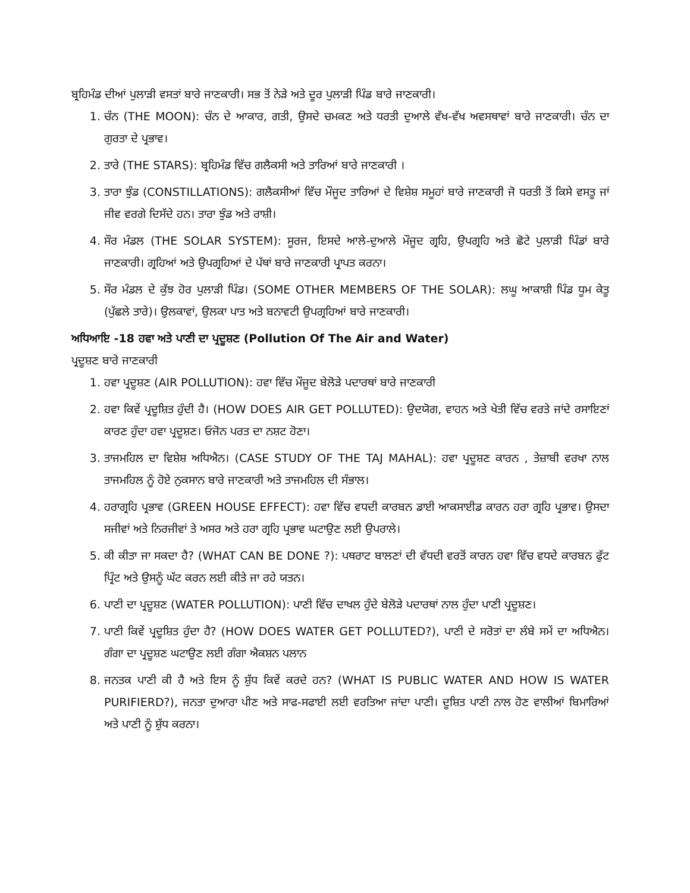ਬ੍ਰਹਿਮੰਡ ਦੀਆਂ ਪੁਲਾੜੀ ਵਸਤਾਂ ਬਾਰੇ ਜਾਣਕਾਰੀ। ਸਭ ਤੋਂ ਨੇੜੇ ਅਤੇ ਦੂਰ ਪੁਲਾੜੀ ਪਿੰਡ ਬਾਰੇ ਜਾਣਕਾਰੀ।
1. ਚੰਨ (THE MOON): ਚੰਨ ਦੇ ਆਕਾਰ, ਗਤੀ, ਉਸਦੇ ਚਮਕਣ ਅਤੇ ਧਰਤੀ ਦੁਆਲੇ ਵੱਖ-ਵੱਖ ਅਵਸਥਾਵਾਂ ਬਾਰੇ ਜਾਣਕਾਰੀ। ਚੰਨ ਦਾ ਗੁਰਤਾ ਦੇ ਪ੍ਰਭਾਵ।
2. ਤਾਰੇ (THE STARS): ਬ੍ਰਹਿਮੰਡ ਵਿੱਚ ਗਲੈਕਸੀ ਅਤੇ ਤਾਰਿਆਂ ਬਾਰੇ ਜਾਣਕਾਰੀ ।
3. ਤਾਰਾ ਝੁੰਡ (CONSTILLATIONS): ਗਲੈਕਸੀਆਂ ਵਿੱਚ ਮੌਜੂਦ ਤਾਰਿਆਂ ਦੇ ਵਿਸ਼ੇਸ਼ ਸਮੂਹਾਂ ਬਾਰੇ ਜਾਣਕਾਰੀ ਜੋ ਧਰਤੀ ਤੋਂ ਕਿਸੇ ਵਸਤੂ ਜਾਂ ਜੀਵ ਵਰਗੇ ਦਿਸੱਦੇ ਹਨ। ਤਾਰਾ ਝੁੰਡ ਅਤੇ ਰਾਸ਼ੀ।
4. ਸੌਰ ਮੰਡਲ (THE SOLAR SYSTEM): ਸੂਰਜ, ਇਸਦੇ ਆਲੇ-ਦੁਆਲੇ ਮੌਜੂਦ ਗ੍ਰਹਿ, ਉਪਗ੍ਰਹਿ ਅਤੇ ਛੋਟੇ ਪੁਲਾੜੀ ਪਿੰਡਾਂ ਬਾਰੇ ਜਾਣਕਾਰੀ। ਗ੍ਰਹਿਆਂ ਅਤੇ ਉਪਗ੍ਰਹਿਆਂ ਦੇ ਪੱਥਾਂ ਬਾਰੇ ਜਾਣਕਾਰੀ ਪ੍ਰਾਪਤ ਕਰਨਾ।
5. ਸੌਰ ਮੰਡਲ ਦੇ ਕੁੱਝ ਹੋਰ ਪੁਲਾੜੀ ਪਿੰਡ। (SOME OTHER MEMBERS OF THE SOLAR): ਲਘੂ ਆਕਾਸ਼ੀ ਪਿੰਡ ਧੂਮ ਕੇਤੂ (ਪੁੱਛਲੇ ਤਾਰੇ)। ਉਲਕਾਵਾਂ, ਉਲਕਾ ਪਾਤ ਅਤੇ ਬਨਾਵਟੀ ਉਪਗ੍ਰਹਿਆਂ ਬਾਰੇ ਜਾਣਕਾਰੀ।
ਅਧਿਆਇ -18 ਹਵਾ ਅਤੇ ਪਾਣੀ ਦਾ ਪ੍ਰਦੂਸ਼ਣ (Pollution Of The Air and Water)
ਪ੍ਰਦੂਸ਼ਣ ਬਾਰੇ ਜਾਣਕਾਰੀ
1. ਹਵਾ ਪ੍ਰਦੂਸ਼ਣ (AIR POLLUTION): ਹਵਾ ਵਿੱਚ ਮੌਜੂਦ ਬੇਲੋੜੇ ਪਦਾਰਥਾਂ ਬਾਰੇ ਜਾਣਕਾਰੀ
2. ਹਵਾ ਕਿਵੇਂ ਪ੍ਰਦੂਸ਼ਿਤ ਹੁੰਦੀ ਹੈ। (HOW DOES AIR GET POLLUTED): ਉਦਯੋਗ, ਵਾਹਨ ਅਤੇ ਖੇਤੀ ਵਿੱਚ ਵਰਤੇ ਜਾਂਦੇ ਰਸਾਇਣਾਂ ਕਾਰਣ ਹੁੰਦਾ ਹਵਾ ਪ੍ਰਦੂਸ਼ਣ। ਓਜੋਨ ਪਰਤ ਦਾ ਨਸ਼ਟ ਹੋਣਾ।
3. ਤਾਜਮਹਿਲ ਦਾ ਵਿਸ਼ੇਸ਼ ਅਧਿਐਨ। (CASE STUDY OF THE TAJ MAHAL): ਹਵਾ ਪ੍ਰਦੂਸ਼ਣ ਕਾਰਨ , ਤੇਜ਼ਾਬੀ ਵਰਖਾ ਨਾਲ ਤਾਜਮਹਿਲ ਨੂੰ ਹੋਏ ਨੁਕਸਾਨ ਬਾਰੇ ਜਾਣਕਾਰੀ ਅਤੇ ਤਾਜਮਹਿਲ ਦੀ ਸੰਭਾਲ।
4. ਹਰਾਗ੍ਰਹਿ ਪ੍ਰਭਾਵ (GREEN HOUSE EFFECT): ਹਵਾ ਵਿੱਚ ਵਧਦੀ ਕਾਰਬਨ ਡਾਈ ਆਕਸਾਈਡ ਕਾਰਨ ਹਰਾ ਗ੍ਰਹਿ ਪ੍ਰਭਾਵ। ਉਸਦਾ ਸਜੀਵਾਂ ਅਤੇ ਨਿਰਜੀਵਾਂ ਤੇ ਅਸਰ ਅਤੇ ਹਰਾ ਗ੍ਰਹਿ ਪ੍ਰਭਾਵ ਘਟਾਉਣ ਲਈ ਉਪਰਾਲੇ।
5. ਕੀ ਕੀਤਾ ਜਾ ਸਕਦਾ ਹੈ? (WHAT CAN BE DONE ?): ਪਥਰਾਟ ਬਾਲਣਾਂ ਦੀ ਵੱਧਦੀ ਵਰਤੋਂ ਕਾਰਨ ਹਵਾ ਵਿੱਚ ਵਧਦੇ ਕਾਰਬਨ ਫੁੱਟ ਪ੍ਰਿੰਟ ਅਤੇ ਉਸਨੂੰ ਘੱਟ ਕਰਨ ਲਈ ਕੀਤੇ ਜਾ ਰਹੇ ਯਤਨ।
6. ਪਾਣੀ ਦਾ ਪ੍ਰਦੂਸ਼ਣ (WATER POLLUTION): ਪਾਣੀ ਵਿੱਚ ਦਾਖਲ ਹੁੰਦੇ ਬੇਲੋੜੇ ਪਦਾਰਥਾਂ ਨਾਲ ਹੁੰਦਾ ਪਾਣੀ ਪ੍ਰਦੂਸ਼ਣ।
7. ਪਾਣੀ ਕਿਵੇਂ ਪ੍ਰਦੂਸ਼ਿਤ ਹੁੰਦਾ ਹੈ? (HOW DOES WATER GET POLLUTED?), ਪਾਣੀ ਦੇ ਸਰੋਤਾਂ ਦਾ ਲੰਬੇ ਸਮੇਂ ਦਾ ਅਧਿਐਨ। ਗੰਗਾ ਦਾ ਪ੍ਰਦੂਸ਼ਣ ਘਟਾਉਣ ਲਈ ਗੰਗਾ ਐਕਸ਼ਨ ਪਲਾਨ
8. ਜਨਤਕ ਪਾਣੀ ਕੀ ਹੈ ਅਤੇ ਇਸ ਨੂੰ ਸ਼ੁੱਧ ਕਿਵੇਂ ਕਰਦੇ ਹਨ? (WHAT IS PUBLIC WATER AND HOW IS WATER PURIFIERD?), ਜਨਤਾ ਦੁਆਰਾ ਪੀਣ ਅਤੇ ਸਾਫ-ਸਫਾਈ ਲਈ ਵਰਤਿਆ ਜਾਂਦਾ ਪਾਣੀ। ਦੂਸ਼ਿਤ ਪਾਣੀ ਨਾਲ ਹੋਣ ਵਾਲੀਆਂ ਬਿਮਾਰਿਆਂ ਅਤੇ ਪਾਣੀ ਨੂੰ ਸ਼ੁੱਧ ਕਰਨਾ।